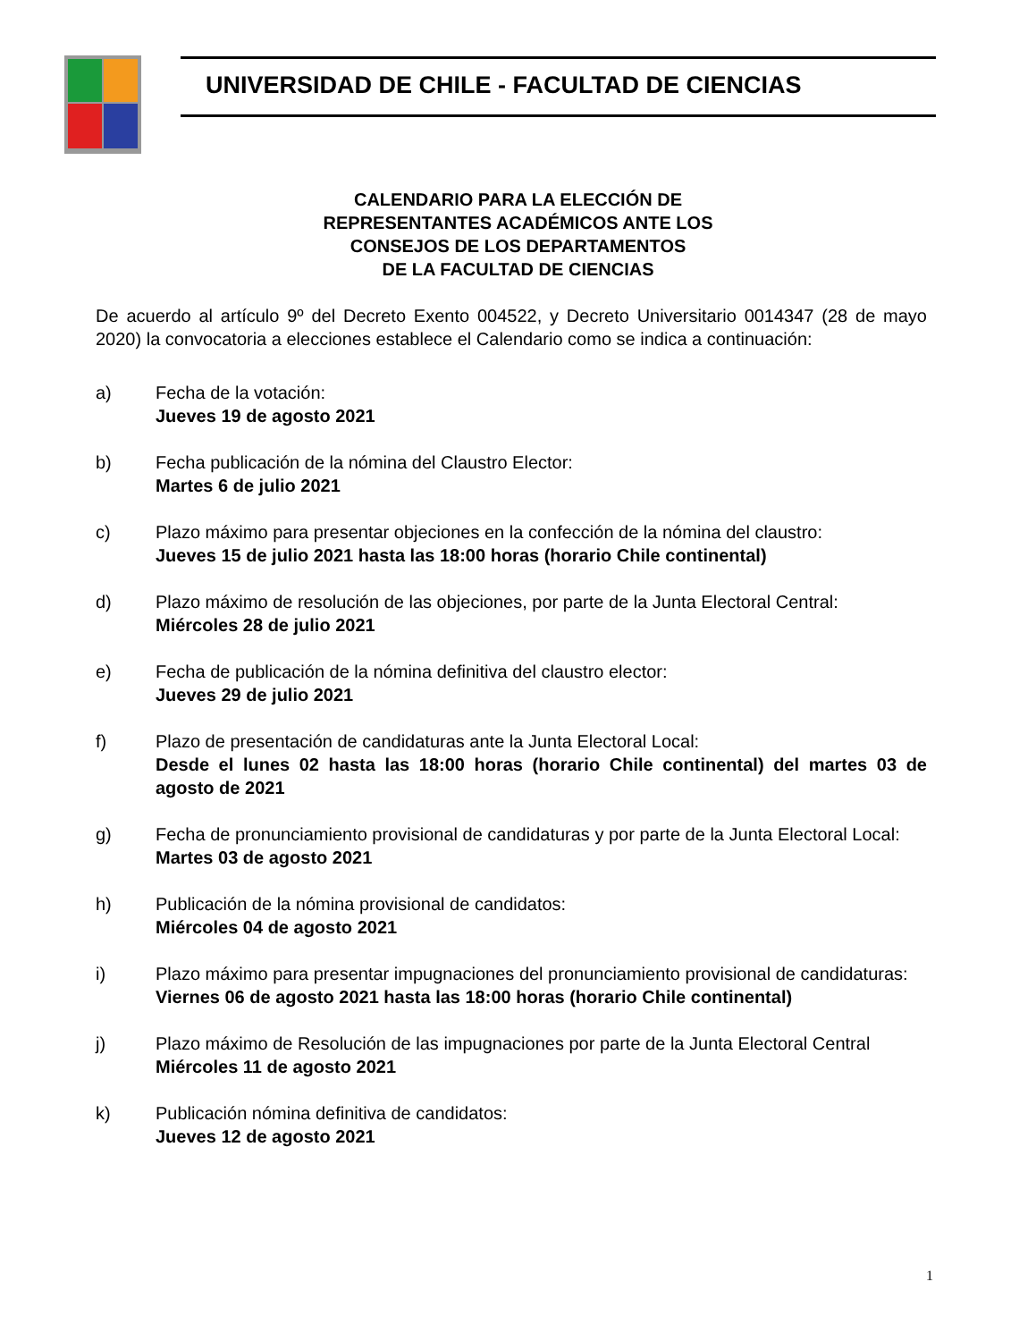UNIVERSIDAD DE CHILE - FACULTAD DE CIENCIAS
CALENDARIO PARA LA ELECCIÓN DE
REPRESENTANTES ACADÉMICOS ANTE LOS
CONSEJOS DE LOS DEPARTAMENTOS
DE LA FACULTAD DE CIENCIAS
De acuerdo al artículo 9º del Decreto Exento 004522, y Decreto Universitario 0014347 (28 de mayo 2020) la convocatoria a elecciones establece el Calendario como se indica a continuación:
a) Fecha de la votación:
Jueves 19 de agosto 2021
b) Fecha publicación de la nómina del Claustro Elector:
Martes 6 de julio 2021
c) Plazo máximo para presentar objeciones en la confección de la nómina del claustro:
Jueves 15 de julio 2021 hasta las 18:00 horas (horario Chile continental)
d) Plazo máximo de resolución de las objeciones, por parte de la Junta Electoral Central:
Miércoles 28 de julio 2021
e) Fecha de publicación de la nómina definitiva del claustro elector:
Jueves 29 de julio 2021
f) Plazo de presentación de candidaturas ante la Junta Electoral Local:
Desde el lunes 02 hasta las 18:00 horas (horario Chile continental) del martes 03 de agosto de 2021
g) Fecha de pronunciamiento provisional de candidaturas y por parte de la Junta Electoral Local:
Martes 03 de agosto 2021
h) Publicación de la nómina provisional de candidatos:
Miércoles 04 de agosto 2021
i) Plazo máximo para presentar impugnaciones del pronunciamiento provisional de candidaturas:
Viernes 06 de agosto 2021 hasta las 18:00 horas (horario Chile continental)
j) Plazo máximo de Resolución de las impugnaciones por parte de la Junta Electoral Central
Miércoles 11 de agosto 2021
k) Publicación nómina definitiva de candidatos:
Jueves 12 de agosto 2021
1